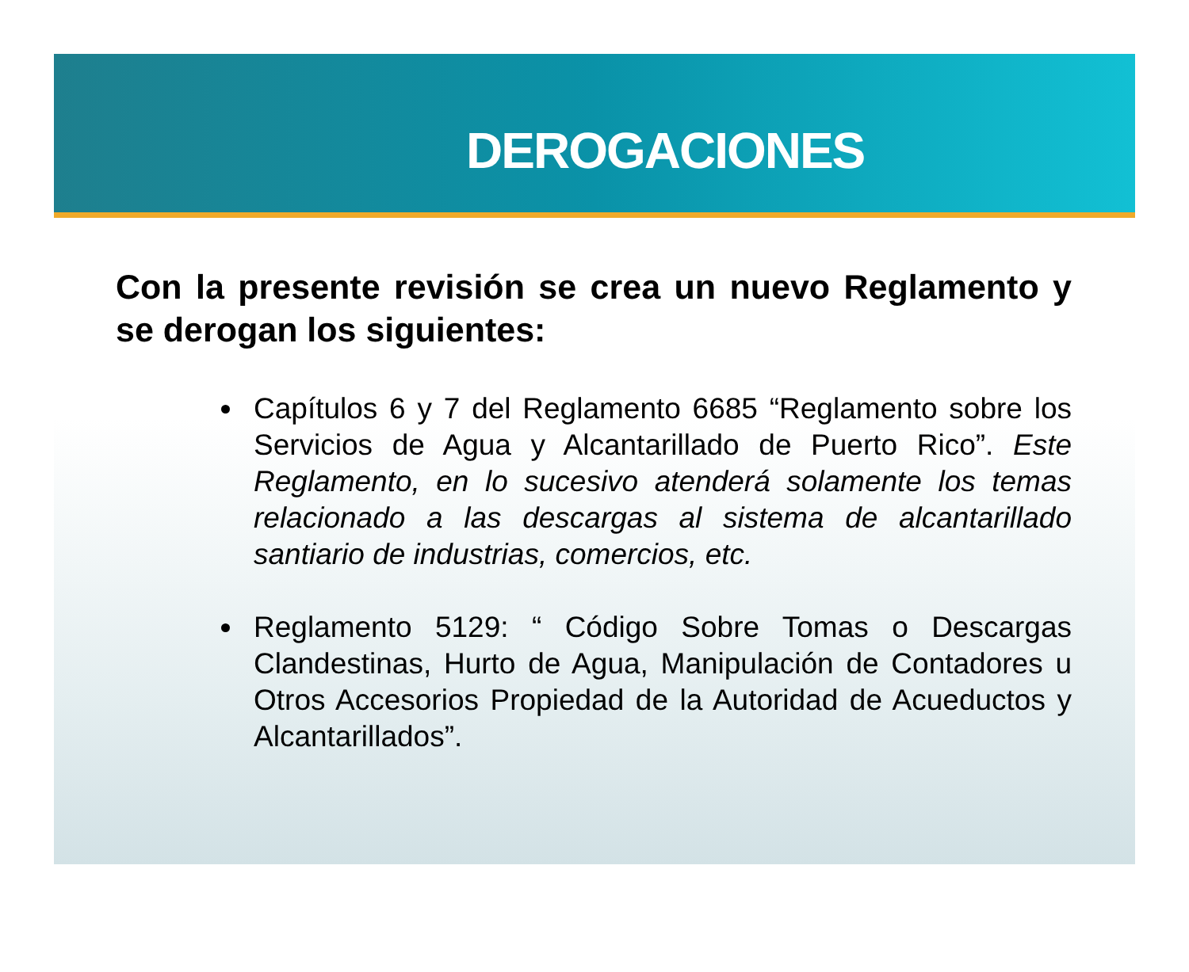DEROGACIONES
Con la presente revisión se crea un nuevo Reglamento y se derogan los siguientes:
Capítulos 6 y 7 del Reglamento 6685 “Reglamento sobre los Servicios de Agua y Alcantarillado de Puerto Rico”. Este Reglamento, en lo sucesivo atenderá solamente los temas relacionado a las descargas al sistema de alcantarillado santiario de industrias, comercios, etc.
Reglamento 5129: “ Código Sobre Tomas o Descargas Clandestinas, Hurto de Agua, Manipulación de Contadores u Otros Accesorios Propiedad de la Autoridad de Acueductos y Alcantarillados”.